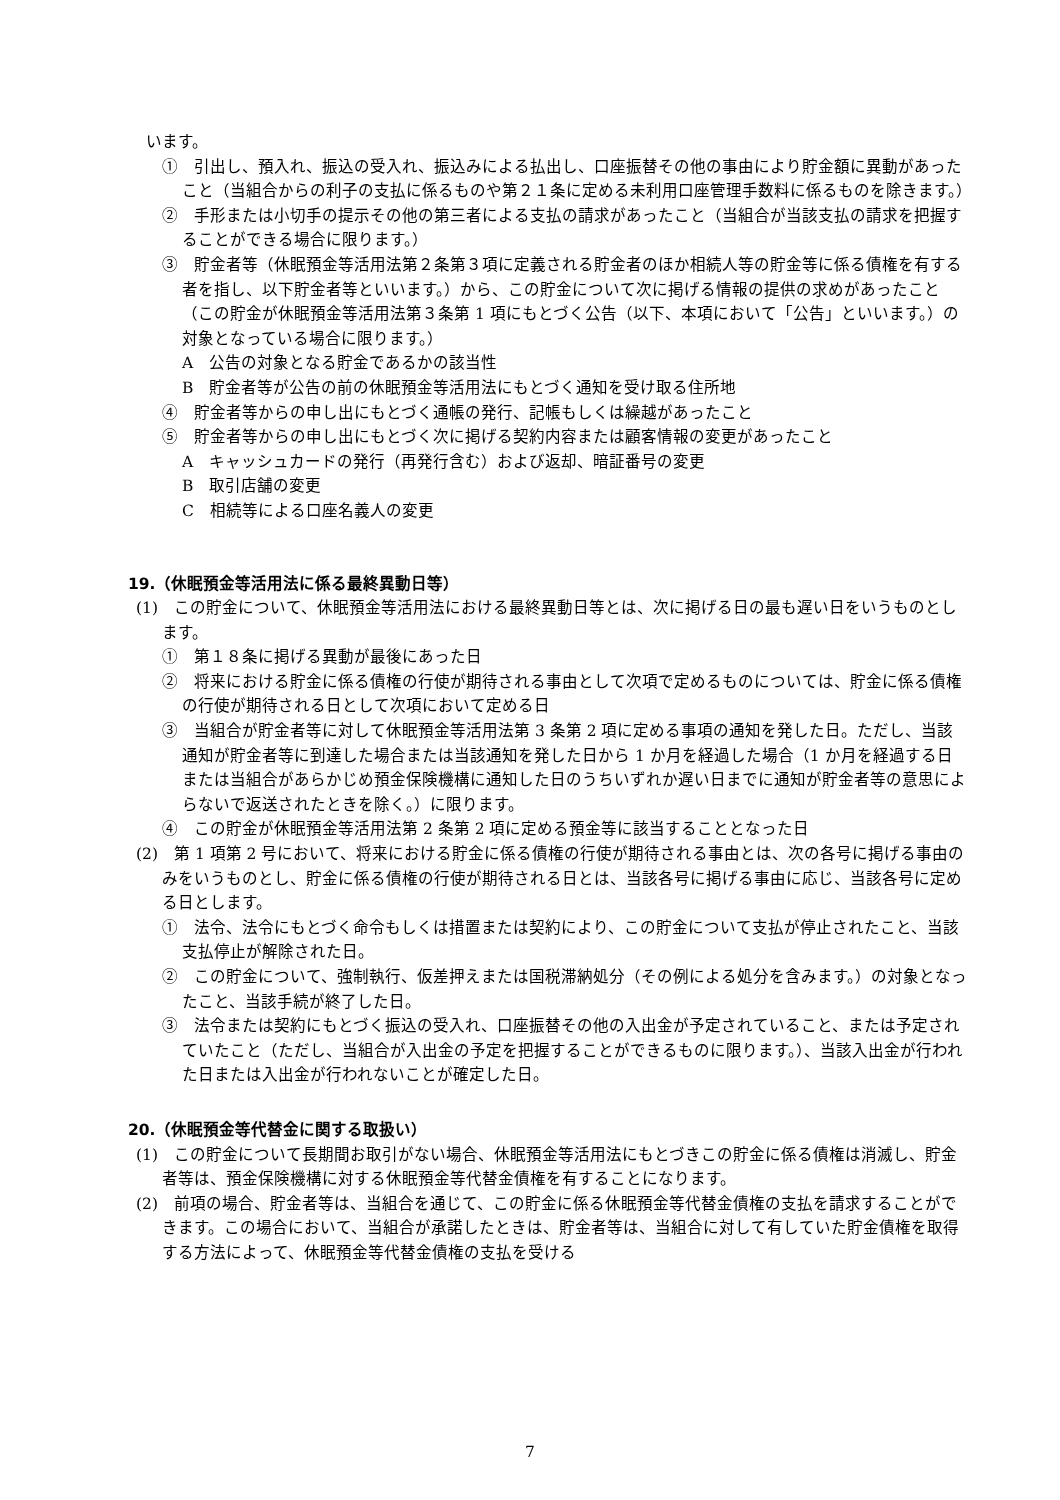います。
①　引出し、預入れ、振込の受入れ、振込みによる払出し、口座振替その他の事由により貯金額に異動があったこと（当組合からの利子の支払に係るものや第２１条に定める未利用口座管理手数料に係るものを除きます。）
②　手形または小切手の提示その他の第三者による支払の請求があったこと（当組合が当該支払の請求を把握することができる場合に限ります。）
③　貯金者等（休眠預金等活用法第２条第３項に定義される貯金者のほか相続人等の貯金等に係る債権を有する者を指し、以下貯金者等といいます。）から、この貯金について次に掲げる情報の提供の求めがあったこと（この貯金が休眠預金等活用法第３条第 1 項にもとづく公告（以下、本項において「公告」といいます。）の対象となっている場合に限ります。）
A　公告の対象となる貯金であるかの該当性
B　貯金者等が公告の前の休眠預金等活用法にもとづく通知を受け取る住所地
④　貯金者等からの申し出にもとづく通帳の発行、記帳もしくは繰越があったこと
⑤　貯金者等からの申し出にもとづく次に掲げる契約内容または顧客情報の変更があったこと
A　キャッシュカードの発行（再発行含む）および返却、暗証番号の変更
B　取引店舗の変更
C　相続等による口座名義人の変更
19.（休眠預金等活用法に係る最終異動日等）
(1)　この貯金について、休眠預金等活用法における最終異動日等とは、次に掲げる日の最も遅い日をいうものとします。
①　第１８条に掲げる異動が最後にあった日
②　将来における貯金に係る債権の行使が期待される事由として次項で定めるものについては、貯金に係る債権の行使が期待される日として次項において定める日
③　当組合が貯金者等に対して休眠預金等活用法第 3 条第 2 項に定める事項の通知を発した日。ただし、当該通知が貯金者等に到達した場合または当該通知を発した日から 1 か月を経過した場合（1 か月を経過する日または当組合があらかじめ預金保険機構に通知した日のうちいずれか遅い日までに通知が貯金者等の意思によらないで返送されたときを除く。）に限ります。
④　この貯金が休眠預金等活用法第 2 条第 2 項に定める預金等に該当することとなった日
(2)　第 1 項第 2 号において、将来における貯金に係る債権の行使が期待される事由とは、次の各号に掲げる事由のみをいうものとし、貯金に係る債権の行使が期待される日とは、当該各号に掲げる事由に応じ、当該各号に定める日とします。
①　法令、法令にもとづく命令もしくは措置または契約により、この貯金について支払が停止されたこと、当該支払停止が解除された日。
②　この貯金について、強制執行、仮差押えまたは国税滞納処分（その例による処分を含みます。）の対象となったこと、当該手続が終了した日。
③　法令または契約にもとづく振込の受入れ、口座振替その他の入出金が予定されていること、または予定されていたこと（ただし、当組合が入出金の予定を把握することができるものに限ります。）、当該入出金が行われた日または入出金が行われないことが確定した日。
20.（休眠預金等代替金に関する取扱い）
(1)　この貯金について長期間お取引がない場合、休眠預金等活用法にもとづきこの貯金に係る債権は消滅し、貯金者等は、預金保険機構に対する休眠預金等代替金債権を有することになります。
(2)　前項の場合、貯金者等は、当組合を通じて、この貯金に係る休眠預金等代替金債権の支払を請求することができます。この場合において、当組合が承諾したときは、貯金者等は、当組合に対して有していた貯金債権を取得する方法によって、休眠預金等代替金債権の支払を受ける
7